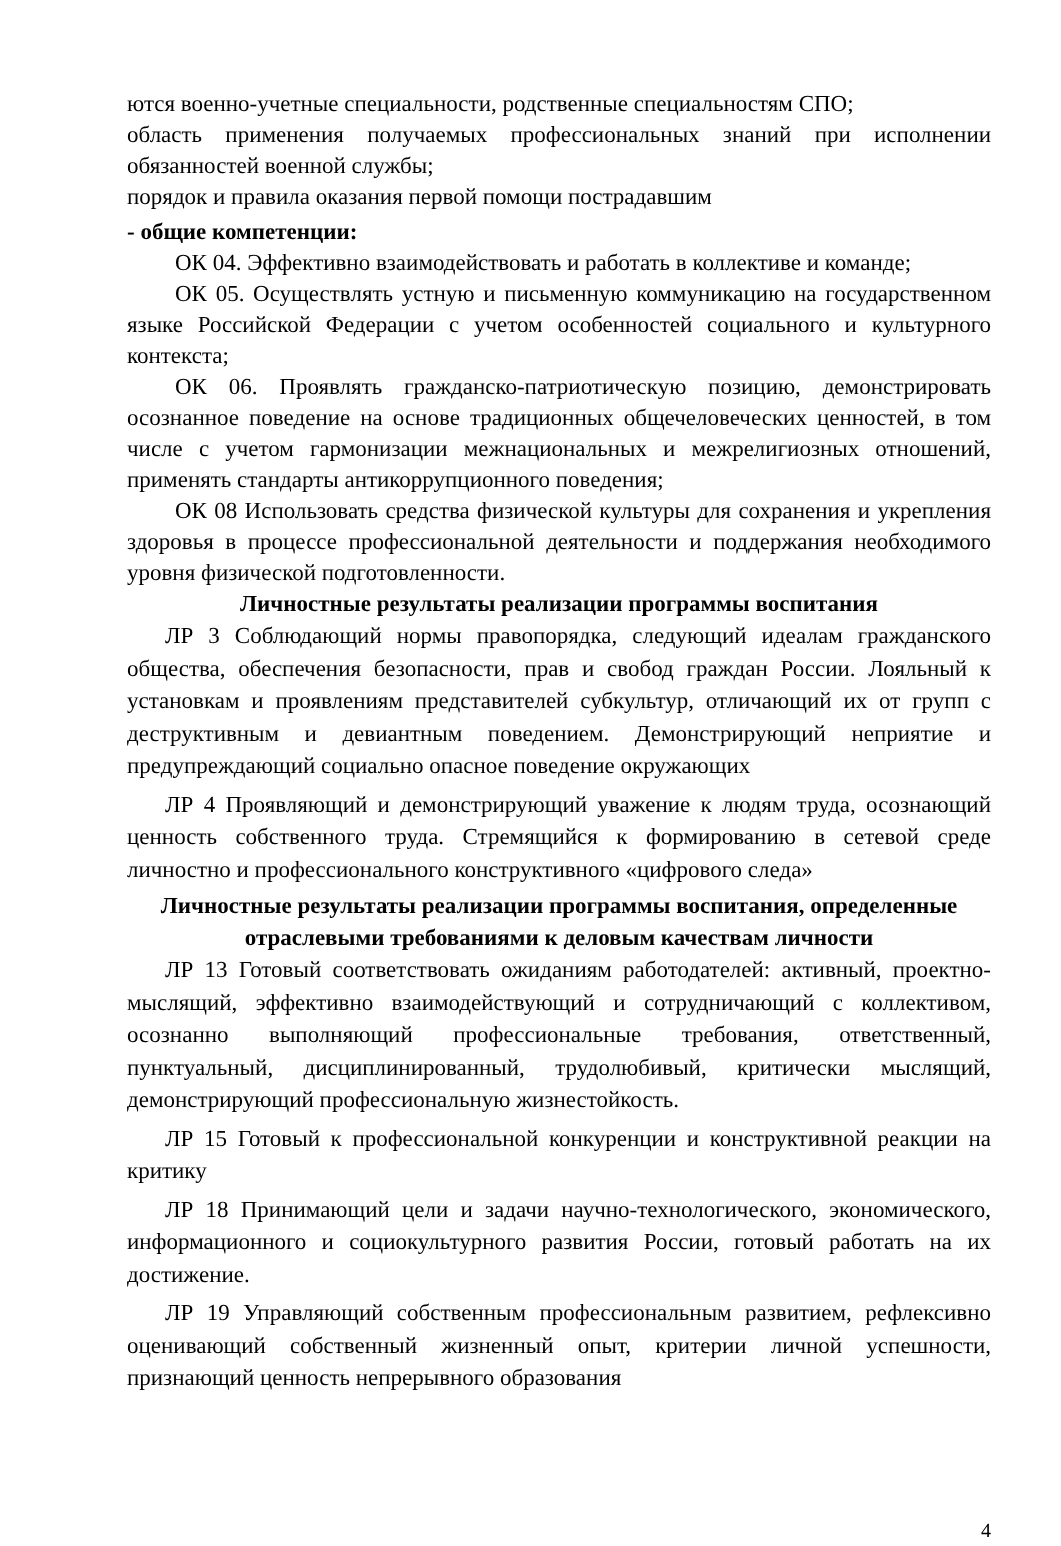ются военно-учетные специальности, родственные специальностям СПО;
область применения получаемых профессиональных знаний при исполнении обязанностей военной службы;
порядок и правила оказания первой помощи пострадавшим
- общие компетенции:
ОК 04. Эффективно взаимодействовать и работать в коллективе и команде;
ОК 05. Осуществлять устную и письменную коммуникацию на государственном языке Российской Федерации с учетом особенностей социального и культурного контекста;
ОК 06. Проявлять гражданско-патриотическую позицию, демонстрировать осознанное поведение на основе традиционных общечеловеческих ценностей, в том числе с учетом гармонизации межнациональных и межрелигиозных отношений, применять стандарты антикоррупционного поведения;
ОК 08 Использовать средства физической культуры для сохранения и укрепления здоровья в процессе профессиональной деятельности и поддержания необходимого уровня физической подготовленности.
Личностные результаты реализации программы воспитания
ЛР 3 Соблюдающий нормы правопорядка, следующий идеалам гражданского общества, обеспечения безопасности, прав и свобод граждан России. Лояльный к установкам и проявлениям представителей субкультур, отличающий их от групп с деструктивным и девиантным поведением. Демонстрирующий неприятие и предупреждающий социально опасное поведение окружающих
ЛР 4 Проявляющий и демонстрирующий уважение к людям труда, осознающий ценность собственного труда. Стремящийся к формированию в сетевой среде личностно и профессионального конструктивного «цифрового следа»
Личностные результаты реализации программы воспитания, определенные отраслевыми требованиями к деловым качествам личности
ЛР 13 Готовый соответствовать ожиданиям работодателей: активный, проектно-мыслящий, эффективно взаимодействующий и сотрудничающий с коллективом, осознанно выполняющий профессиональные требования, ответственный, пунктуальный, дисциплинированный, трудолюбивый, критически мыслящий, демонстрирующий профессиональную жизнестойкость.
ЛР 15 Готовый к профессиональной конкуренции и конструктивной реакции на критику
ЛР 18 Принимающий цели и задачи научно-технологического, экономического, информационного и социокультурного развития России, готовый работать на их достижение.
ЛР 19 Управляющий собственным профессиональным развитием, рефлексивно оценивающий собственный жизненный опыт, критерии личной успешности, признающий ценность непрерывного образования
4